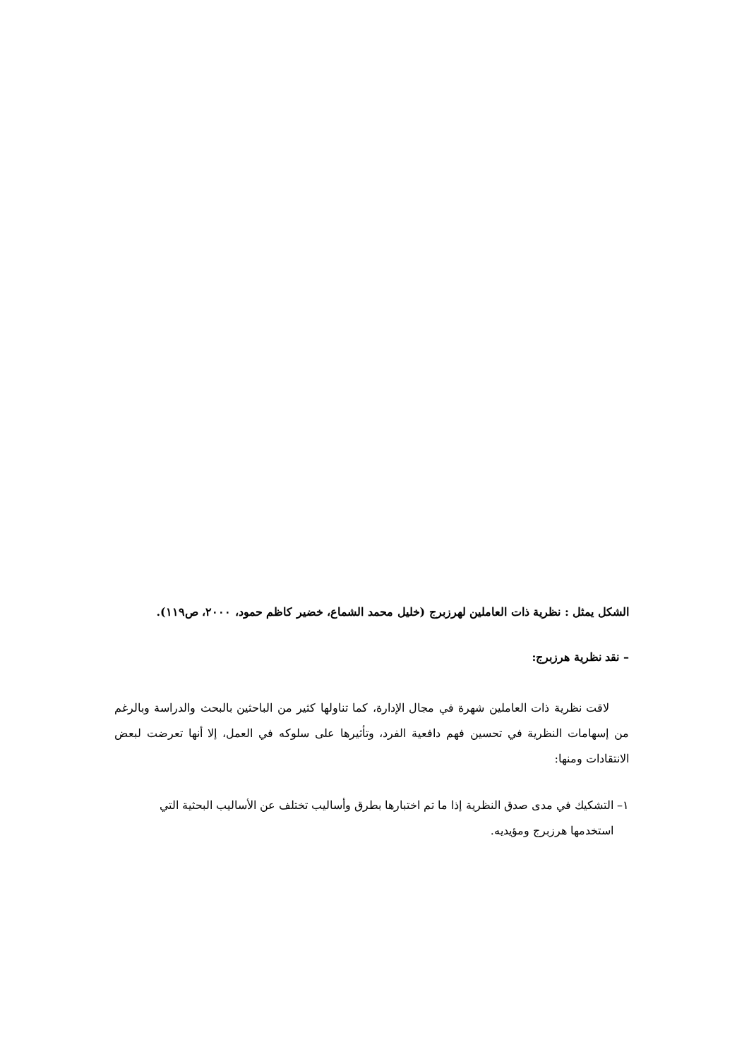الشكل يمثل : نظرية ذات العاملين لهرزبرج (خليل محمد الشماع، خضير كاظم حمود، ٢٠٠٠، ص١١٩).
– نقد نظرية هرزبرج:
لاقت نظرية ذات العاملين شهرة في مجال الإدارة، كما تناولها كثير من الباحثين بالبحث والدراسة وبالرغم من إسهامات النظرية في تحسين فهم دافعية الفرد، وتأثيرها على سلوكه في العمل، إلا أنها تعرضت لبعض الانتقادات ومنها:
١– التشكيك في مدى صدق النظرية إذا ما تم اختبارها بطرق وأساليب تختلف عن الأساليب البحثية التي
استخدمها هرزبرج ومؤيديه.